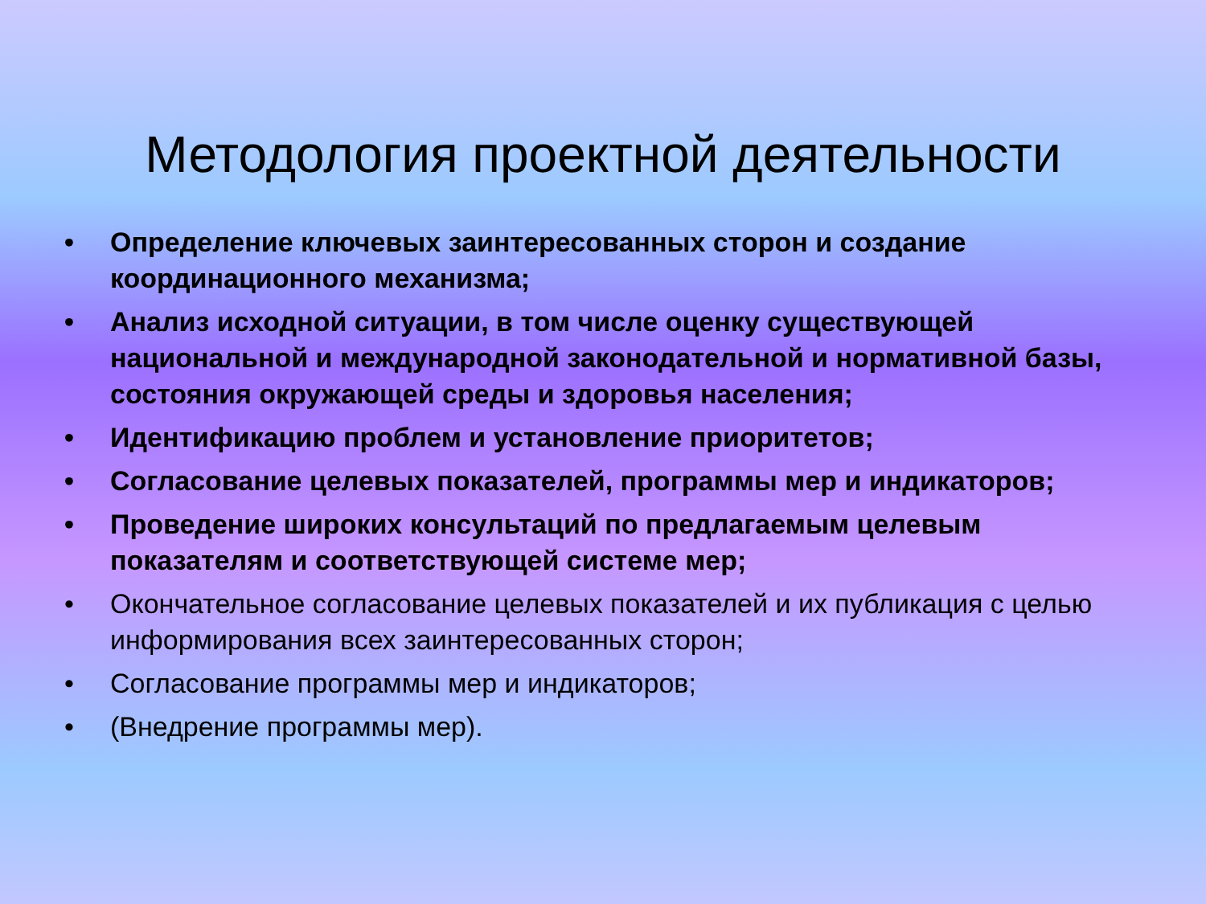Методология проектной деятельности
• Определение ключевых заинтересованных сторон и создание координационного механизма;
• Анализ исходной ситуации, в том числе оценку существующей национальной и международной законодательной и нормативной базы, состояния окружающей среды и здоровья населения;
• Идентификацию проблем и установление приоритетов;
• Согласование целевых показателей, программы мер и индикаторов;
• Проведение широких консультаций по предлагаемым целевым показателям и соответствующей системе мер;
• Окончательное согласование целевых показателей и их публикация с целью информирования всех заинтересованных сторон;
• Согласование программы мер и индикаторов;
• (Внедрение программы мер).